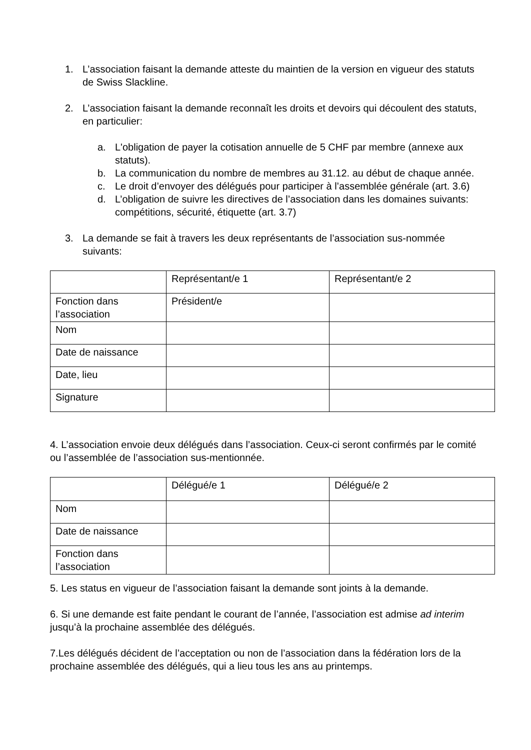1. L’association faisant la demande atteste du maintien de la version en vigueur des statuts de Swiss Slackline.
2. L’association faisant la demande reconnaît les droits et devoirs qui découlent des statuts, en particulier:
a. L'obligation de payer la cotisation annuelle de 5 CHF par membre (annexe aux statuts).
b. La communication du nombre de membres au 31.12. au début de chaque année.
c. Le droit d’envoyer des délégués pour participer à l’assemblée générale (art. 3.6)
d. L’obligation de suivre les directives de l’association dans les domaines suivants: compétitions, sécurité, étiquette (art. 3.7)
3. La demande se fait à travers les deux représentants de l’association sus-nommée suivants:
| | Représentant/e 1 | Représentant/e 2 |
| Fonction dans l’association | Président/e | |
| Nom | | |
| Date de naissance | | |
| Date, lieu | | |
| Signature | | |
4. L’association envoie deux délégués dans l’association. Ceux-ci seront confirmés par le comité ou l’assemblée de l’association sus-mentionnée.
| | Délégué/e 1 | Délégué/e 2 |
| Nom | | |
| Date de naissance | | |
| Fonction dans l’association | | |
5. Les status en vigueur de l’association faisant la demande sont joints à la demande.
6. Si une demande est faite pendant le courant de l’année, l’association est admise ad interim jusqu’à la prochaine assemblée des délégués.
7.Les délégués décident de l’acceptation ou non de l’association dans la fédération lors de la prochaine assemblée des délégués, qui a lieu tous les ans au printemps.